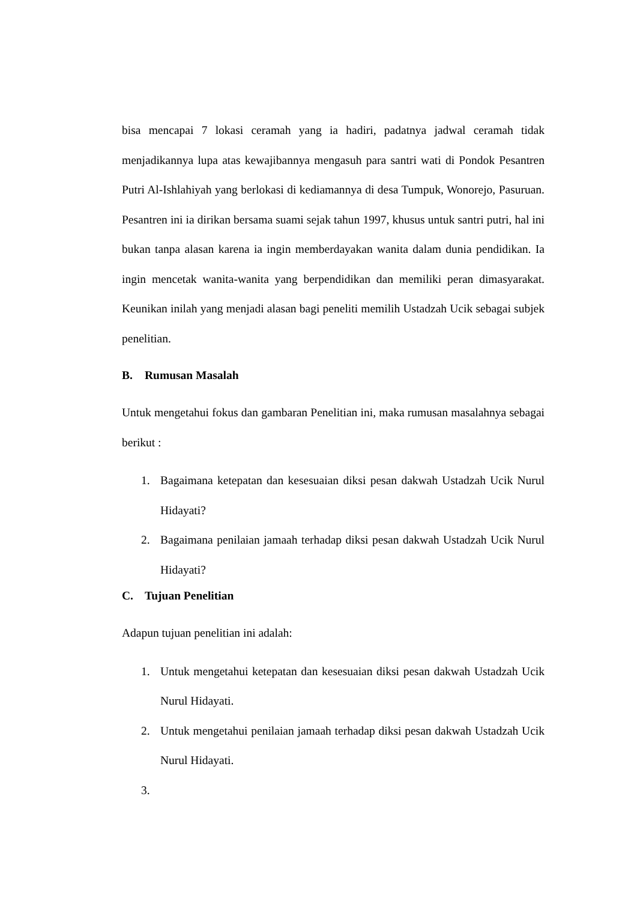bisa mencapai 7 lokasi ceramah yang ia hadiri, padatnya jadwal ceramah tidak menjadikannya lupa atas kewajibannya mengasuh para santri wati di Pondok Pesantren Putri Al-Ishlahiyah yang berlokasi di kediamannya di desa Tumpuk, Wonorejo, Pasuruan. Pesantren ini ia dirikan bersama suami sejak tahun 1997, khusus untuk santri putri, hal ini bukan tanpa alasan karena ia ingin memberdayakan wanita dalam dunia pendidikan. Ia ingin mencetak wanita-wanita yang berpendidikan dan memiliki peran dimasyarakat. Keunikan inilah yang menjadi alasan bagi peneliti memilih Ustadzah Ucik sebagai subjek penelitian.
B. Rumusan Masalah
Untuk mengetahui fokus dan gambaran Penelitian ini, maka rumusan masalahnya sebagai berikut :
1. Bagaimana ketepatan dan kesesuaian diksi pesan dakwah Ustadzah Ucik Nurul Hidayati?
2. Bagaimana penilaian jamaah terhadap diksi pesan dakwah Ustadzah Ucik Nurul Hidayati?
C. Tujuan Penelitian
Adapun tujuan penelitian ini adalah:
1. Untuk mengetahui ketepatan dan kesesuaian diksi pesan dakwah Ustadzah Ucik Nurul Hidayati.
2. Untuk mengetahui penilaian jamaah terhadap diksi pesan dakwah Ustadzah Ucik Nurul Hidayati.
3.